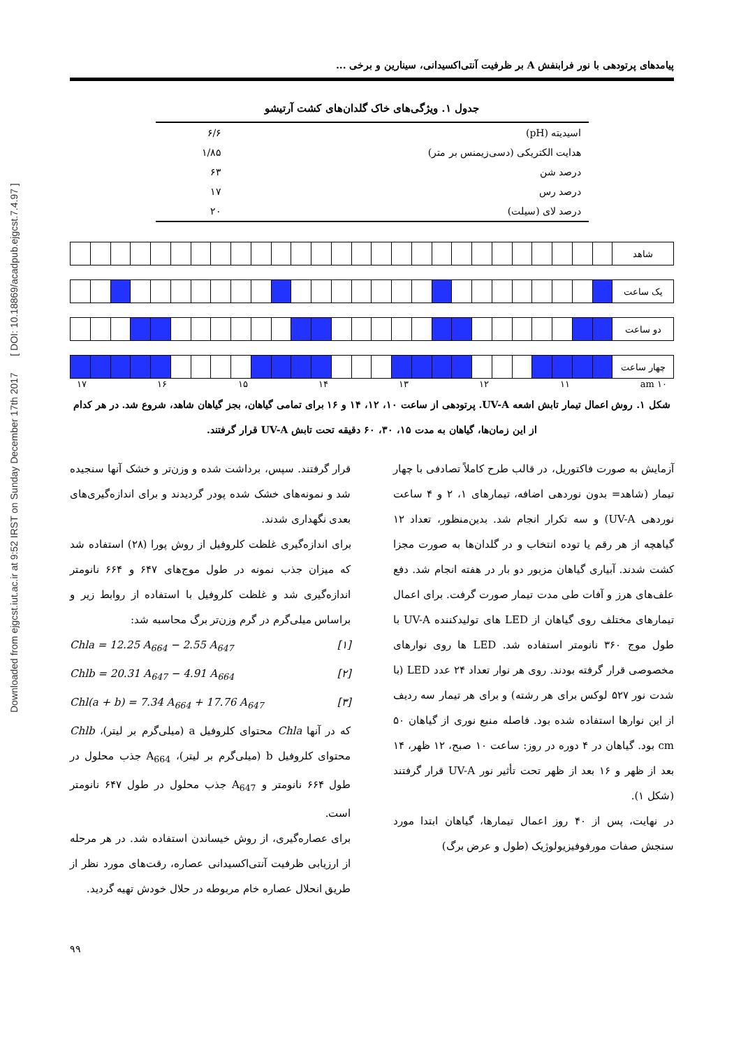Downloaded from ejgcst.iut.ac.ir at 9:52 IRST on Sunday December 17th 2017 [ DOI: 10.18869/acadpub.ejgcst.7.4.97 ]
پیامدهای پرتودهی با نور فرابنفش A بر ظرفیت آنتی‌اکسیدانی، سینارین و برخی ...
جدول ۱. ویژگی‌های خاک گلدان‌های کشت آرتیشو
| اسیدیته (pH) | ۶/۶ |
| هدایت الکتریکی (دسی‌زیمنس بر متر) | ۱/۸۵ |
| درصد شن | ۶۳ |
| درصد رس | ۱۷ |
| درصد لای (سیلت) | ۲۰ |
| شاهد | | | | | | | | | | | | | | | | | | | | | | | | | | | |
| یک ساعت | | | | | | | | | | | | | | | | | | | | | | | | | | | |
| دو ساعت | | | | | | | | | | | | | | | | | | | | | | | | | | | |
| چهار ساعت | | | | | | | | | | | | | | | | | | | | | | | | | | | |
۱۷ ۱۶ ۱۵ ۱۴ ۱۳ ۱۲ ۱۱ am ۱۰
شکل ۱. روش اعمال تیمار تابش اشعه UV-A. پرتودهی از ساعت ۱۰، ۱۲، ۱۴ و ۱۶ برای تمامی گیاهان، بجز گیاهان شاهد، شروع شد. در هر کدام از این زمان‌ها، گیاهان به مدت ۱۵، ۳۰، ۶۰ دقیقه تحت تابش UV-A قرار گرفتند.
آزمایش به صورت فاکتوریل، در قالب طرح کاملاً تصادفی با چهار تیمار (شاهد= بدون نوردهی اضافه، تیمارهای ۱، ۲ و ۴ ساعت نوردهی UV-A) و سه تکرار انجام شد. بدین‌منظور، تعداد ۱۲ گیاهچه از هر رقم یا توده انتخاب و در گلدان‌ها به صورت مجزا کشت شدند. آبیاری گیاهان مزبور دو بار در هفته انجام شد. دفع علف‌های هرز و آفات طی مدت تیمار صورت گرفت. برای اعمال تیمارهای مختلف روی گیاهان از LED های تولیدکننده UV-A با طول موج ۳۶۰ نانومتر استفاده شد. LED ها روی نوارهای مخصوصی قرار گرفته بودند. روی هر نوار تعداد ۲۴ عدد LED (با شدت نور ۵۲۷ لوکس برای هر رشته) و برای هر تیمار سه ردیف از این نوارها استفاده شده بود. فاصله منبع نوری از گیاهان ۵۰ cm بود. گیاهان در ۴ دوره در روز: ساعت ۱۰ صبح، ۱۲ ظهر، ۱۴ بعد از ظهر و ۱۶ بعد از ظهر تحت تأثیر نور UV-A قرار گرفتند (شکل ۱).
در نهایت، پس از ۴۰ روز اعمال تیمارها، گیاهان ابتدا مورد سنجش صفات مورفوفیزیولوژیک (طول و عرض برگ)
قرار گرفتند. سپس، برداشت شده و وزن‌تر و خشک آنها سنجیده شد و نمونه‌های خشک شده پودر گردیدند و برای اندازه‌گیری‌های بعدی نگهداری شدند.
برای اندازه‌گیری غلظت کلروفیل از روش پورا (۲۸) استفاده شد که میزان جذب نمونه در طول موج‌های ۶۴۷ و ۶۶۴ نانومتر اندازه‌گیری شد و غلظت کلروفیل با استفاده از روابط زیر و براساس میلی‌گرم در گرم وزن‌تر برگ محاسبه شد:
Chla = 12.25 A<sub>664</sub> − 2.55 A<sub>647</sub> [۱]
Chlb = 20.31 A<sub>647</sub> − 4.91 A<sub>664</sub> [۲]
Chl(a + b) = 7.34 A<sub>664</sub> + 17.76 A<sub>647</sub> [۳]
که در آنها Chla محتوای کلروفیل a (میلی‌گرم بر لیتر)، Chlb محتوای کلروفیل b (میلی‌گرم بر لیتر)، A<sub>664</sub> جذب محلول در طول ۶۶۴ نانومتر و A<sub>647</sub> جذب محلول در طول ۶۴۷ نانومتر است.
برای عصاره‌گیری، از روش خیساندن استفاده شد. در هر مرحله از ارزیابی ظرفیت آنتی‌اکسیدانی عصاره، رقت‌های مورد نظر از طریق انحلال عصاره خام مربوطه در حلال خودش تهیه گردید.
۹۹